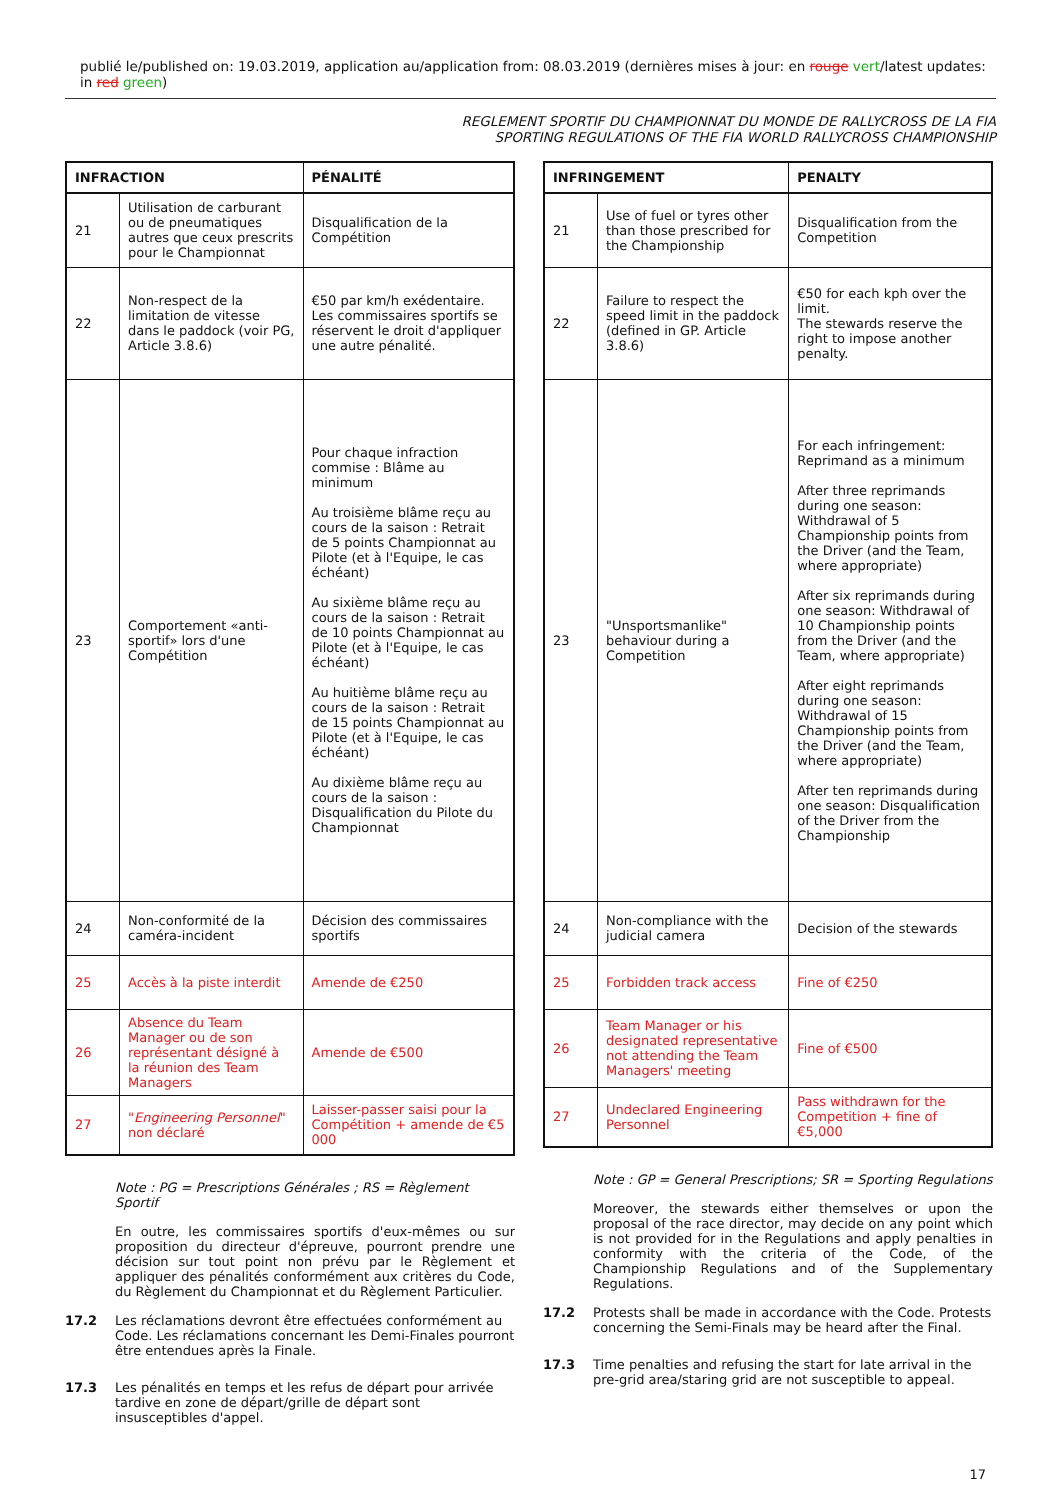publié le/published on: 19.03.2019, application au/application from: 08.03.2019 (dernières mises à jour: en rouge vert/latest updates: in red green)
REGLEMENT SPORTIF DU CHAMPIONNAT DU MONDE DE RALLYCROSS DE LA FIA
SPORTING REGULATIONS OF THE FIA WORLD RALLYCROSS CHAMPIONSHIP
| INFRACTION | | PÉNALITÉ |
| --- | --- | --- |
| 21 | Utilisation de carburant ou de pneumatiques autres que ceux prescrits pour le Championnat | Disqualification de la Compétition |
| 22 | Non-respect de la limitation de vitesse dans le paddock (voir PG, Article 3.8.6) | €50 par km/h exédentaire. Les commissaires sportifs se réservent le droit d'appliquer une autre pénalité. |
| 23 | Comportement «anti-sportif» lors d'une Compétition | Pour chaque infraction commise : Blâme au minimum Au troisième blâme reçu au cours de la saison : Retrait de 5 points Championnat au Pilote (et à l'Equipe, le cas échéant) Au sixième blâme reçu au cours de la saison : Retrait de 10 points Championnat au Pilote (et à l'Equipe, le cas échéant) Au huitième blâme reçu au cours de la saison : Retrait de 15 points Championnat au Pilote (et à l'Equipe, le cas échéant) Au dixième blâme reçu au cours de la saison : Disqualification du Pilote du Championnat |
| 24 | Non-conformité de la caméra-incident | Décision des commissaires sportifs |
| 25 | Accès à la piste interdit | Amende de €250 |
| 26 | Absence du Team Manager ou de son représentant désigné à la réunion des Team Managers | Amende de €500 |
| 27 | " Engineering Personnel " non déclaré | Laisser-passer saisi pour la Compétition + amende de €5 000 |
Note : PG = Prescriptions Générales ; RS = Règlement Sportif
En outre, les commissaires sportifs d'eux-mêmes ou sur proposition du directeur d'épreuve, pourront prendre une décision sur tout point non prévu par le Règlement et appliquer des pénalités conformément aux critères du Code, du Règlement du Championnat et du Règlement Particulier.
17.2 Les réclamations devront être effectuées conformément au Code. Les réclamations concernant les Demi-Finales pourront être entendues après la Finale.
17.3 Les pénalités en temps et les refus de départ pour arrivée tardive en zone de départ/grille de départ sont insusceptibles d'appel.
| INFRINGEMENT | | PENALTY |
| --- | --- | --- |
| 21 | Use of fuel or tyres other than those prescribed for the Championship | Disqualification from the Competition |
| 22 | Failure to respect the speed limit in the paddock (defined in GP. Article 3.8.6) | €50 for each kph over the limit. The stewards reserve the right to impose another penalty. |
| 23 | "Unsportsmanlike" behaviour during a Competition | For each infringement: Reprimand as a minimum After three reprimands during one season: Withdrawal of 5 Championship points from the Driver (and the Team, where appropriate) After six reprimands during one season: Withdrawal of 10 Championship points from the Driver (and the Team, where appropriate) After eight reprimands during one season: Withdrawal of 15 Championship points from the Driver (and the Team, where appropriate) After ten reprimands during one season: Disqualification of the Driver from the Championship |
| 24 | Non-compliance with the judicial camera | Decision of the stewards |
| 25 | Forbidden track access | Fine of €250 |
| 26 | Team Manager or his designated representative not attending the Team Managers' meeting | Fine of €500 |
| 27 | Undeclared Engineering Personnel | Pass withdrawn for the Competition + fine of €5,000 |
Note : GP = General Prescriptions; SR = Sporting Regulations
Moreover, the stewards either themselves or upon the proposal of the race director, may decide on any point which is not provided for in the Regulations and apply penalties in conformity with the criteria of the Code, of the Championship Regulations and of the Supplementary Regulations.
17.2 Protests shall be made in accordance with the Code. Protests concerning the Semi-Finals may be heard after the Final.
17.3 Time penalties and refusing the start for late arrival in the pre-grid area/staring grid are not susceptible to appeal.
17